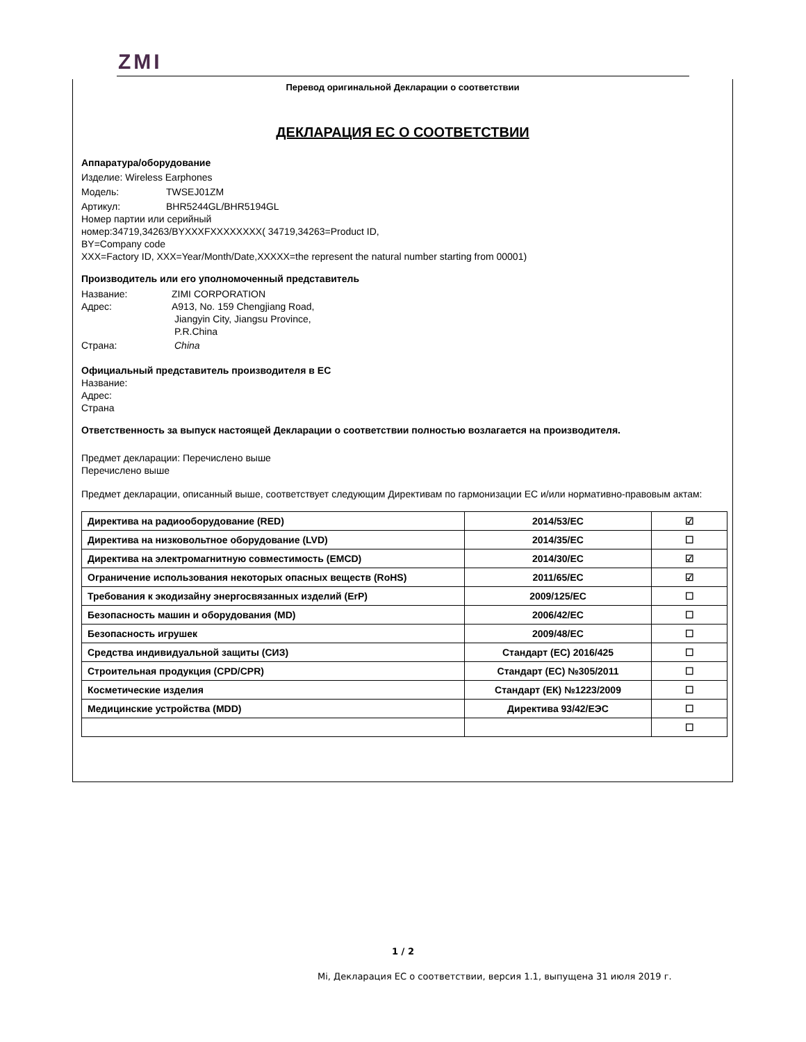ZMI
Перевод оригинальной Декларации о соответствии
ДЕКЛАРАЦИЯ ЕС О СООТВЕТСТВИИ
Аппаратура/оборудование
Изделие: Wireless Earphones
Модель: TWSEJ01ZM
Артикул: BHR5244GL/BHR5194GL
Номер партии или серийный
номер:34719,34263/BYXXXFXXXXXXXX( 34719,34263=Product ID,
BY=Company code
XXX=Factory ID, XXX=Year/Month/Date,XXXXX=the represent the natural number starting from 00001)
Производитель или его уполномоченный представитель
Название: ZIMI CORPORATION
Адрес: A913, No. 159 Chengjiang Road,
Jiangyin City, Jiangsu Province,
P.R.China
Страна: China
Официальный представитель производителя в ЕС
Название:
Адрес:
Страна
Ответственность за выпуск настоящей Декларации о соответствии полностью возлагается на производителя.
Предмет декларации: Перечислено выше
Перечислено выше
Предмет декларации, описанный выше, соответствует следующим Директивам по гармонизации ЕС и/или нормативно-правовым актам:
| Директива на радиооборудование (RED) | 2014/53/EC | ☑ |
| Директива на низковольтное оборудование (LVD) | 2014/35/EC | ☐ |
| Директива на электромагнитную совместимость (EMCD) | 2014/30/EC | ☑ |
| Ограничение использования некоторых опасных веществ (RoHS) | 2011/65/EC | ☑ |
| Требования к экодизайну энергосвязанных изделий (ErP) | 2009/125/EC | ☐ |
| Безопасность машин и оборудования (MD) | 2006/42/EC | ☐ |
| Безопасность игрушек | 2009/48/EC | ☐ |
| Средства индивидуальной защиты (СИЗ) | Стандарт (ЕС) 2016/425 | ☐ |
| Строительная продукция (CPD/CPR) | Стандарт (ЕС) №305/2011 | ☐ |
| Косметические изделия | Стандарт (ЕК) №1223/2009 | ☐ |
| Медицинские устройства (MDD) | Директива 93/42/ЕЭС | ☐ |
| | | ☐ |
1 / 2
Mi, Декларация ЕС о соответствии, версия 1.1, выпущена 31 июля 2019 г.